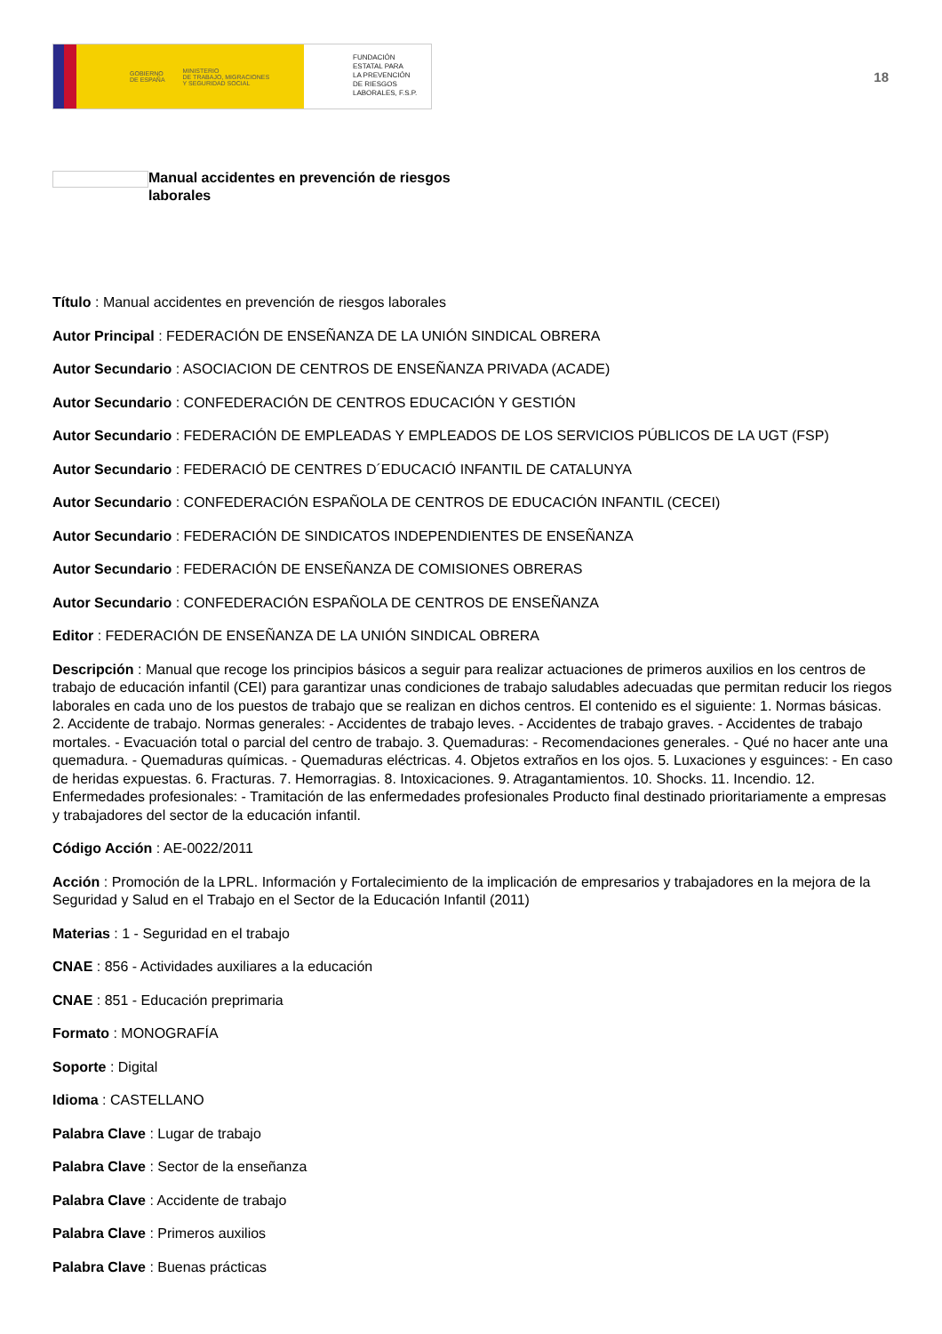GOBIERNO
DE ESPAÑA MINISTERIO
DE TRABAJO, MIGRACIONES
Y SEGURIDAD SOCIAL
FUNDACIÓN
ESTATAL PARA
LA PREVENCIÓN
DE RIESGOS
LABORALES, F.S.P.
18
Manual accidentes en prevención de riesgos laborales
Título : Manual accidentes en prevención de riesgos laborales
Autor Principal : FEDERACIÓN DE ENSEÑANZA DE LA UNIÓN SINDICAL OBRERA
Autor Secundario : ASOCIACION DE CENTROS DE ENSEÑANZA PRIVADA (ACADE)
Autor Secundario : CONFEDERACIÓN DE CENTROS EDUCACIÓN Y GESTIÓN
Autor Secundario : FEDERACIÓN DE EMPLEADAS Y EMPLEADOS DE LOS SERVICIOS PÚBLICOS DE LA UGT (FSP)
Autor Secundario : FEDERACIÓ DE CENTRES D´EDUCACIÓ INFANTIL DE CATALUNYA
Autor Secundario : CONFEDERACIÓN ESPAÑOLA DE CENTROS DE EDUCACIÓN INFANTIL (CECEI)
Autor Secundario : FEDERACIÓN DE SINDICATOS INDEPENDIENTES DE ENSEÑANZA
Autor Secundario : FEDERACIÓN DE ENSEÑANZA DE COMISIONES OBRERAS
Autor Secundario : CONFEDERACIÓN ESPAÑOLA DE CENTROS DE ENSEÑANZA
Editor : FEDERACIÓN DE ENSEÑANZA DE LA UNIÓN SINDICAL OBRERA
Descripción : Manual que recoge los principios básicos a seguir para realizar actuaciones de primeros auxilios en los centros de trabajo de educación infantil (CEI) para garantizar unas condiciones de trabajo saludables adecuadas que permitan reducir los riegos laborales en cada uno de los puestos de trabajo que se realizan en dichos centros. El contenido es el siguiente: 1. Normas básicas. 2. Accidente de trabajo. Normas generales: - Accidentes de trabajo leves. - Accidentes de trabajo graves. - Accidentes de trabajo mortales. - Evacuación total o parcial del centro de trabajo. 3. Quemaduras: - Recomendaciones generales. - Qué no hacer ante una quemadura. - Quemaduras químicas. - Quemaduras eléctricas. 4. Objetos extraños en los ojos. 5. Luxaciones y esguinces: - En caso de heridas expuestas. 6. Fracturas. 7. Hemorragias. 8. Intoxicaciones. 9. Atragantamientos. 10. Shocks. 11. Incendio. 12. Enfermedades profesionales: - Tramitación de las enfermedades profesionales Producto final destinado prioritariamente a empresas y trabajadores del sector de la educación infantil.
Código Acción : AE-0022/2011
Acción : Promoción de la LPRL. Información y Fortalecimiento de la implicación de empresarios y trabajadores en la mejora de la Seguridad y Salud en el Trabajo en el Sector de la Educación Infantil (2011)
Materias : 1 - Seguridad en el trabajo
CNAE : 856 - Actividades auxiliares a la educación
CNAE : 851 - Educación preprimaria
Formato : MONOGRAFÍA
Soporte : Digital
Idioma : CASTELLANO
Palabra Clave : Lugar de trabajo
Palabra Clave : Sector de la enseñanza
Palabra Clave : Accidente de trabajo
Palabra Clave : Primeros auxilios
Palabra Clave : Buenas prácticas